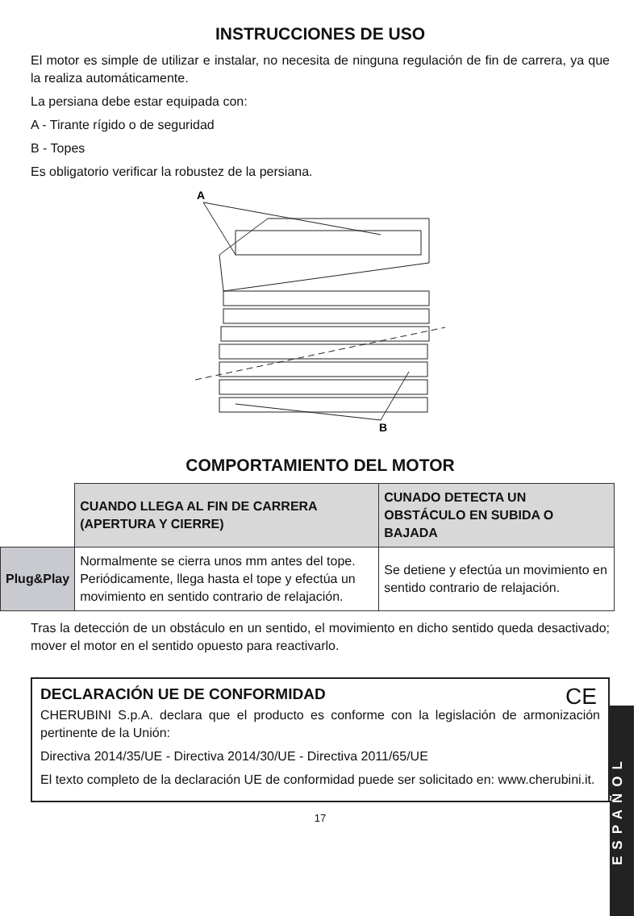INSTRUCCIONES DE USO
El motor es simple de utilizar e instalar, no necesita de ninguna regulación de fin de carrera, ya que la realiza automáticamente.
La persiana debe estar equipada con:
A - Tirante rígido o de seguridad
B - Topes
Es obligatorio verificar la robustez de la persiana.
A
B
COMPORTAMIENTO DEL MOTOR
| | CUANDO LLEGA AL FIN DE CARRERA (APERTURA Y CIERRE) | CUNADO DETECTA UN OBSTÁCULO EN SUBIDA O BAJADA |
| --- | --- | --- |
| Plug&Play | Normalmente se cierra unos mm antes del tope. Periódicamente, llega hasta el tope y efectúa un movimiento en sentido contrario de relajación. | Se detiene y efectúa un movimiento en sentido contrario de relajación. |
Tras la detección de un obstáculo en un sentido, el movimiento en dicho sentido queda desactivado; mover el motor en el sentido opuesto para reactivarlo.
CE
DECLARACIÓN UE DE CONFORMIDAD
CHERUBINI S.p.A. declara que el producto es conforme con la legislación de armonización pertinente de la Unión:
Directiva 2014/35/UE - Directiva 2014/30/UE - Directiva 2011/65/UE
El texto completo de la declaración UE de conformidad puede ser solicitado en: www.cherubini.it.
17
ESPAÑOL